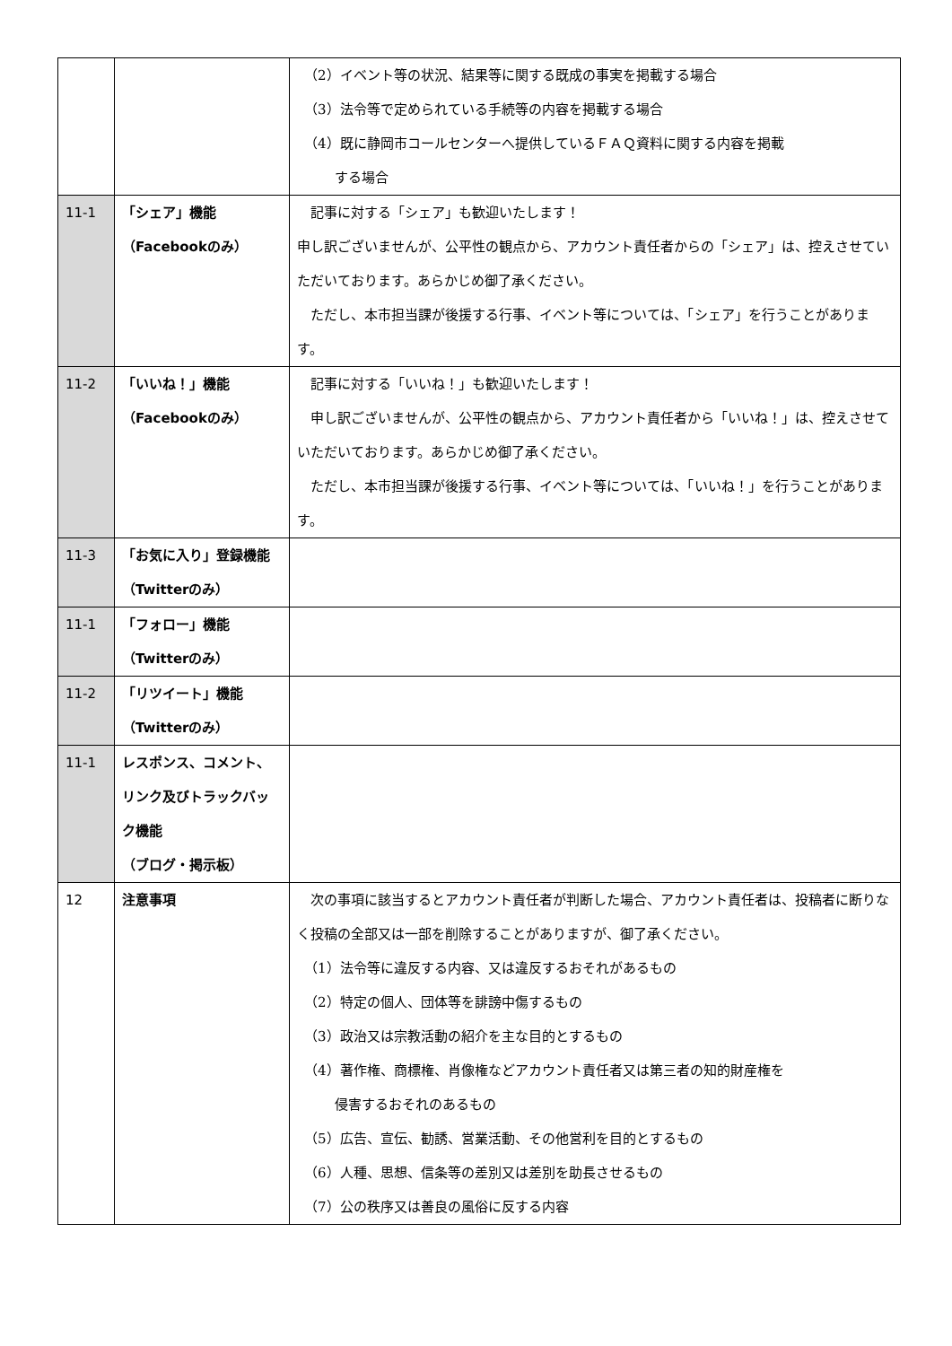| | | （2）イベント等の状況、結果等に関する既成の事実を掲載する場合 （3）法令等で定められている手続等の内容を掲載する場合 （4）既に静岡市コールセンターへ提供しているＦＡＱ資料に関する内容を掲載 する場合 |
| 11-1 | 「シェア」機能 （Facebookのみ） | 記事に対する「シェア」も歓迎いたします！ 申し訳ございませんが、公平性の観点から、アカウント責任者からの「シェア」は、控えさせていただいております。あらかじめ御了承ください。 ただし、本市担当課が後援する行事、イベント等については、「シェア」を行うことがあります。 |
| 11-2 | 「いいね！」機能 （Facebookのみ） | 記事に対する「いいね！」も歓迎いたします！ 申し訳ございませんが、公平性の観点から、アカウント責任者から「いいね！」は、控えさせていただいております。あらかじめ御了承ください。 ただし、本市担当課が後援する行事、イベント等については、「いいね！」を行うことがあります。 |
| 11-3 | 「お気に入り」登録機能 （Twitterのみ） | |
| 11-1 | 「フォロー」機能 （Twitterのみ） | |
| 11-2 | 「リツイート」機能 （Twitterのみ） | |
| 11-1 | レスポンス、コメント、リンク及びトラックバック機能 （ブログ・掲示板） | |
| 12 | 注意事項 | 次の事項に該当するとアカウント責任者が判断した場合、アカウント責任者は、投稿者に断りなく投稿の全部又は一部を削除することがありますが、御了承ください。 （1）法令等に違反する内容、又は違反するおそれがあるもの （2）特定の個人、団体等を誹謗中傷するもの （3）政治又は宗教活動の紹介を主な目的とするもの （4）著作権、商標権、肖像権などアカウント責任者又は第三者の知的財産権を 侵害するおそれのあるもの （5）広告、宣伝、勧誘、営業活動、その他営利を目的とするもの （6）人種、思想、信条等の差別又は差別を助長させるもの （7）公の秩序又は善良の風俗に反する内容 |